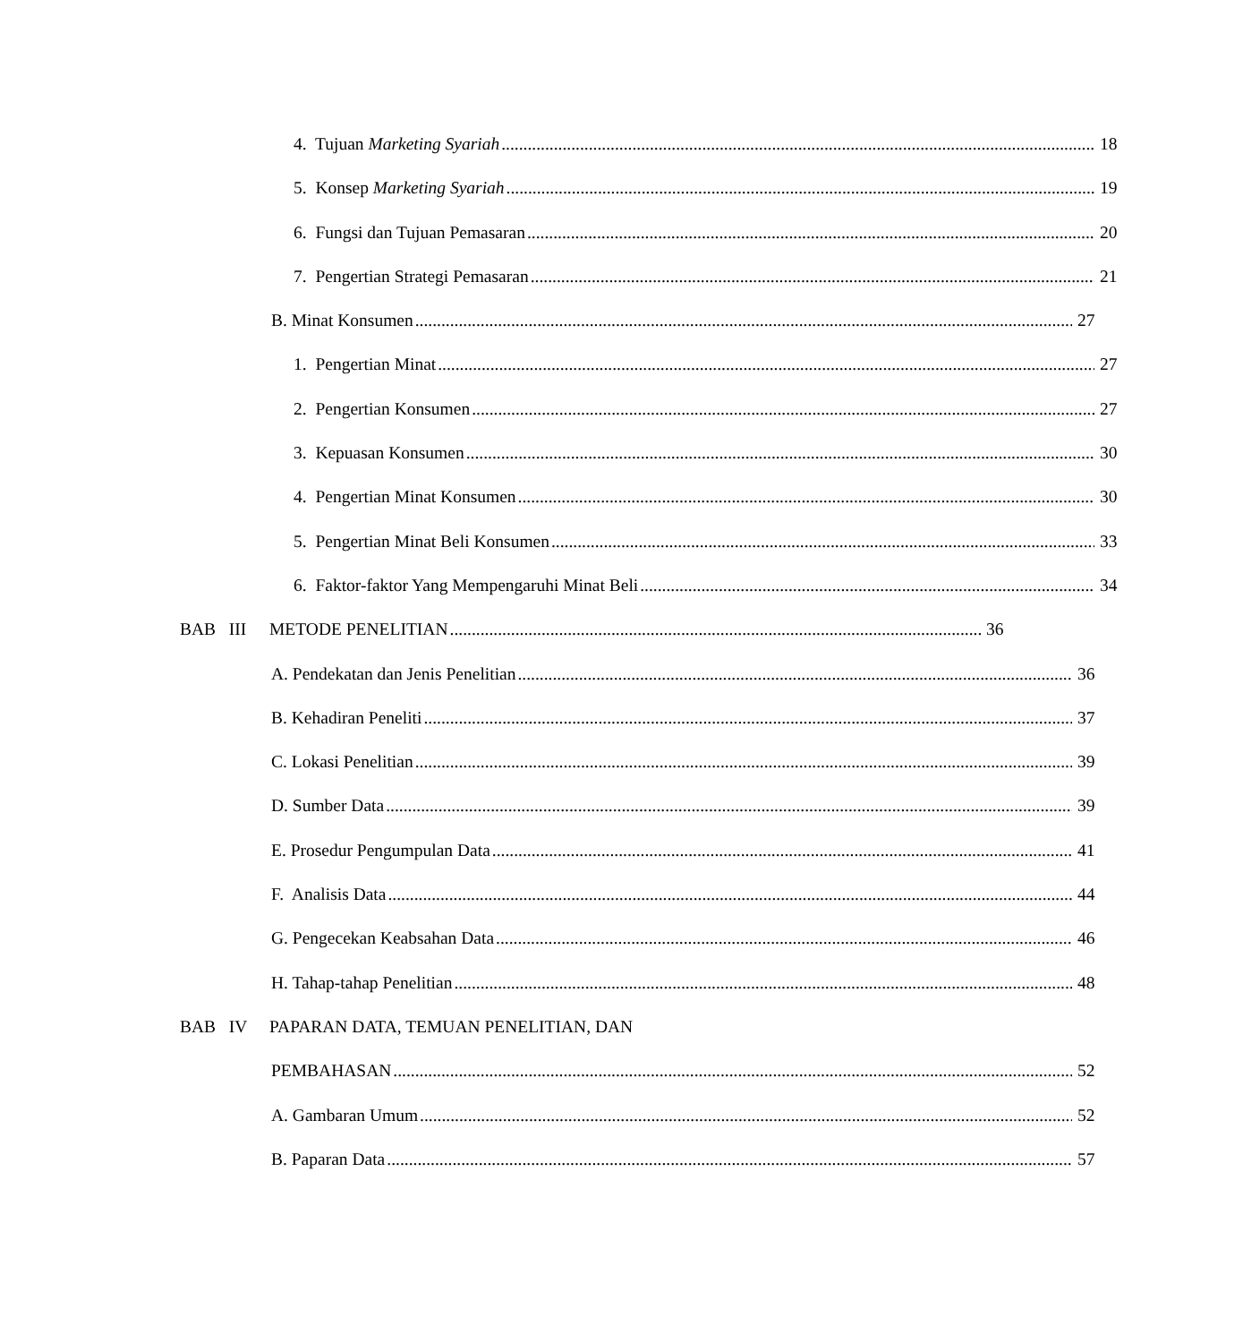4. Tujuan Marketing Syariah 18
5. Konsep Marketing Syariah 19
6. Fungsi dan Tujuan Pemasaran 20
7. Pengertian Strategi Pemasaran 21
B. Minat Konsumen 27
1. Pengertian Minat 27
2. Pengertian Konsumen 27
3. Kepuasan Konsumen 30
4. Pengertian Minat Konsumen 30
5. Pengertian Minat Beli Konsumen 33
6. Faktor-faktor Yang Mempengaruhi Minat Beli 34
BAB III METODE PENELITIAN 36
A. Pendekatan dan Jenis Penelitian 36
B. Kehadiran Peneliti 37
C. Lokasi Penelitian 39
D. Sumber Data 39
E. Prosedur Pengumpulan Data 41
F. Analisis Data 44
G. Pengecekan Keabsahan Data 46
H. Tahap-tahap Penelitian 48
BAB IV PAPARAN DATA, TEMUAN PENELITIAN, DAN
PEMBAHASAN 52
A. Gambaran Umum 52
B. Paparan Data 57